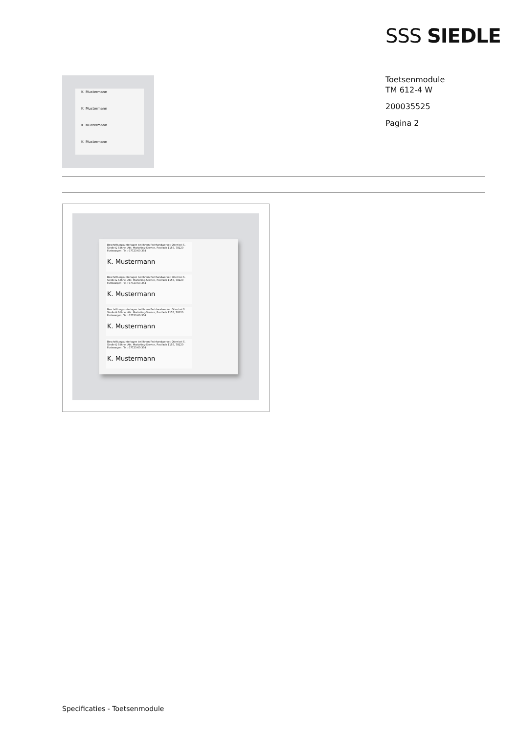SSS SIEDLE
K. Mustermann
K. Mustermann
K. Mustermann
K. Mustermann
Toetsenmodule
TM 612-4 W
200035525
Pagina 2
Beschriftungsunterlagen bei Ihrem Fachhandwerker. Oder bei S. Siedle & Söhne, Abt. Marketing-Service, Postfach 1155, 78120 Furtwangen, Tel.: 07723 63-354
K. Mustermann
Beschriftungsunterlagen bei Ihrem Fachhandwerker. Oder bei S. Siedle & Söhne, Abt. Marketing-Service, Postfach 1155, 78120 Furtwangen, Tel.: 07723 63-354
K. Mustermann
Beschriftungsunterlagen bei Ihrem Fachhandwerker. Oder bei S. Siedle & Söhne, Abt. Marketing-Service, Postfach 1155, 78120 Furtwangen, Tel.: 07723 63-354
K. Mustermann
Beschriftungsunterlagen bei Ihrem Fachhandwerker. Oder bei S. Siedle & Söhne, Abt. Marketing-Service, Postfach 1155, 78120 Furtwangen, Tel.: 07723 63-354
K. Mustermann
Specificaties - Toetsenmodule